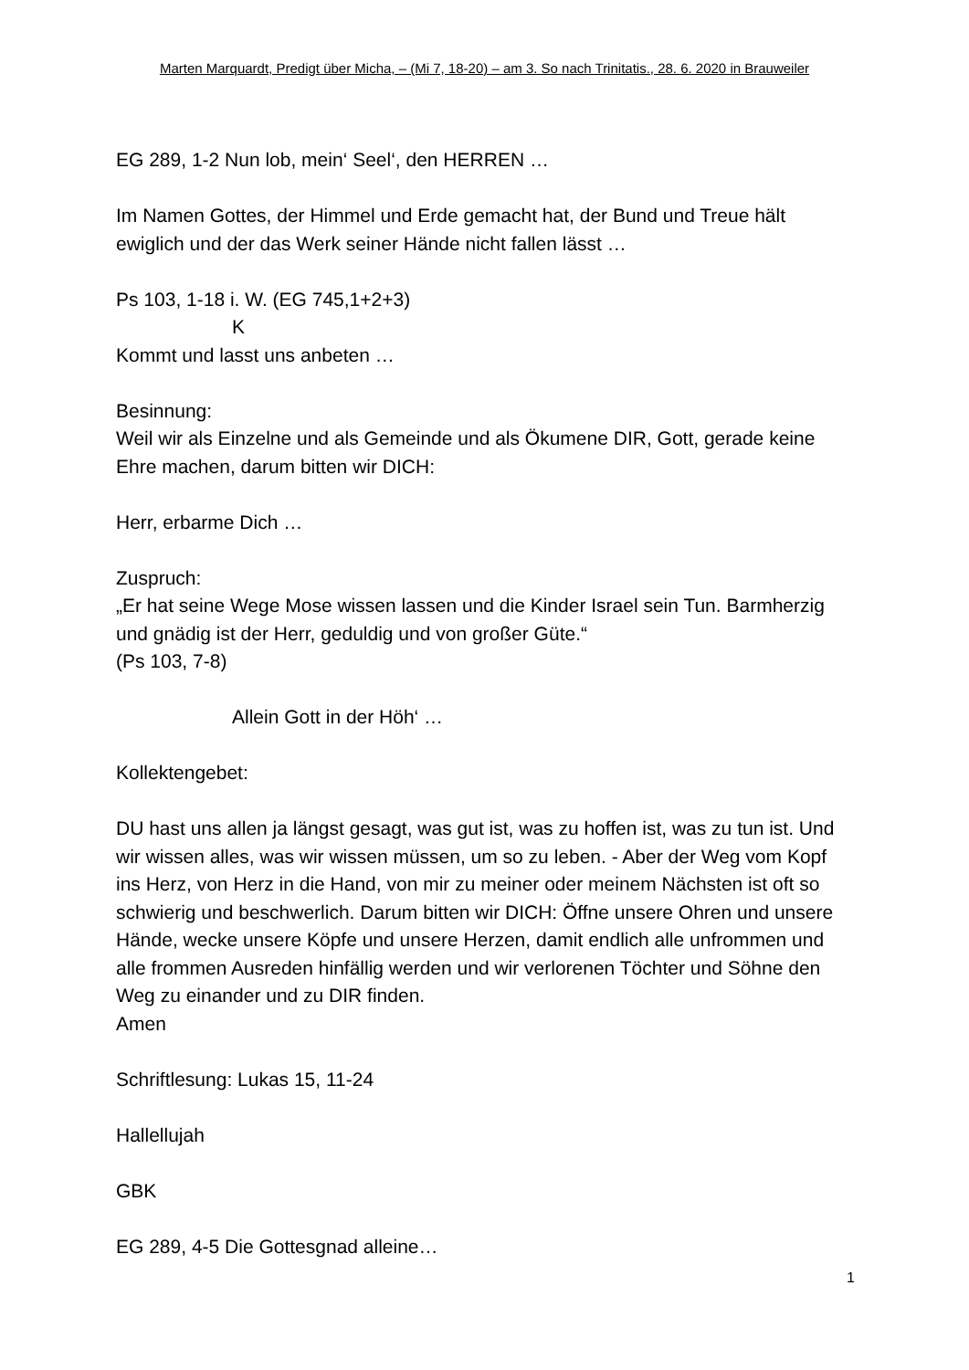Marten Marquardt, Predigt über Micha, – (Mi 7, 18-20) – am 3. So nach Trinitatis., 28. 6. 2020 in Brauweiler
EG 289, 1-2 Nun lob, mein‘ Seel‘, den HERREN …
Im Namen Gottes, der Himmel und Erde gemacht hat, der Bund und Treue hält ewiglich und der das Werk seiner Hände nicht fallen lässt …
Ps 103, 1-18 i. W. (EG 745,1+2+3)
K
Kommt und lasst uns anbeten …
Besinnung:
Weil wir als Einzelne und als Gemeinde und als Ökumene DIR, Gott, gerade keine Ehre machen, darum bitten wir DICH:
Herr, erbarme Dich …
Zuspruch:
„Er hat seine Wege Mose wissen lassen und die Kinder Israel sein Tun. Barmherzig und gnädig ist der Herr, geduldig und von großer Güte.“
(Ps 103, 7-8)
Allein Gott in der Höh‘ …
Kollektengebet:
DU hast uns allen ja längst gesagt, was gut ist, was zu hoffen ist, was zu tun ist. Und wir wissen alles, was wir wissen müssen, um so zu leben. - Aber der Weg vom Kopf ins Herz, von Herz in die Hand, von mir zu meiner oder meinem Nächsten ist oft so schwierig und beschwerlich. Darum bitten wir DICH: Öffne unsere Ohren und unsere Hände, wecke unsere Köpfe und unsere Herzen, damit endlich alle unfrommen und alle frommen Ausreden hinfällig werden und wir verlorenen Töchter und Söhne den Weg zu einander und zu DIR finden.
Amen
Schriftlesung: Lukas 15, 11-24
Hallellujah
GBK
EG 289, 4-5 Die Gottesgnad alleine…
1